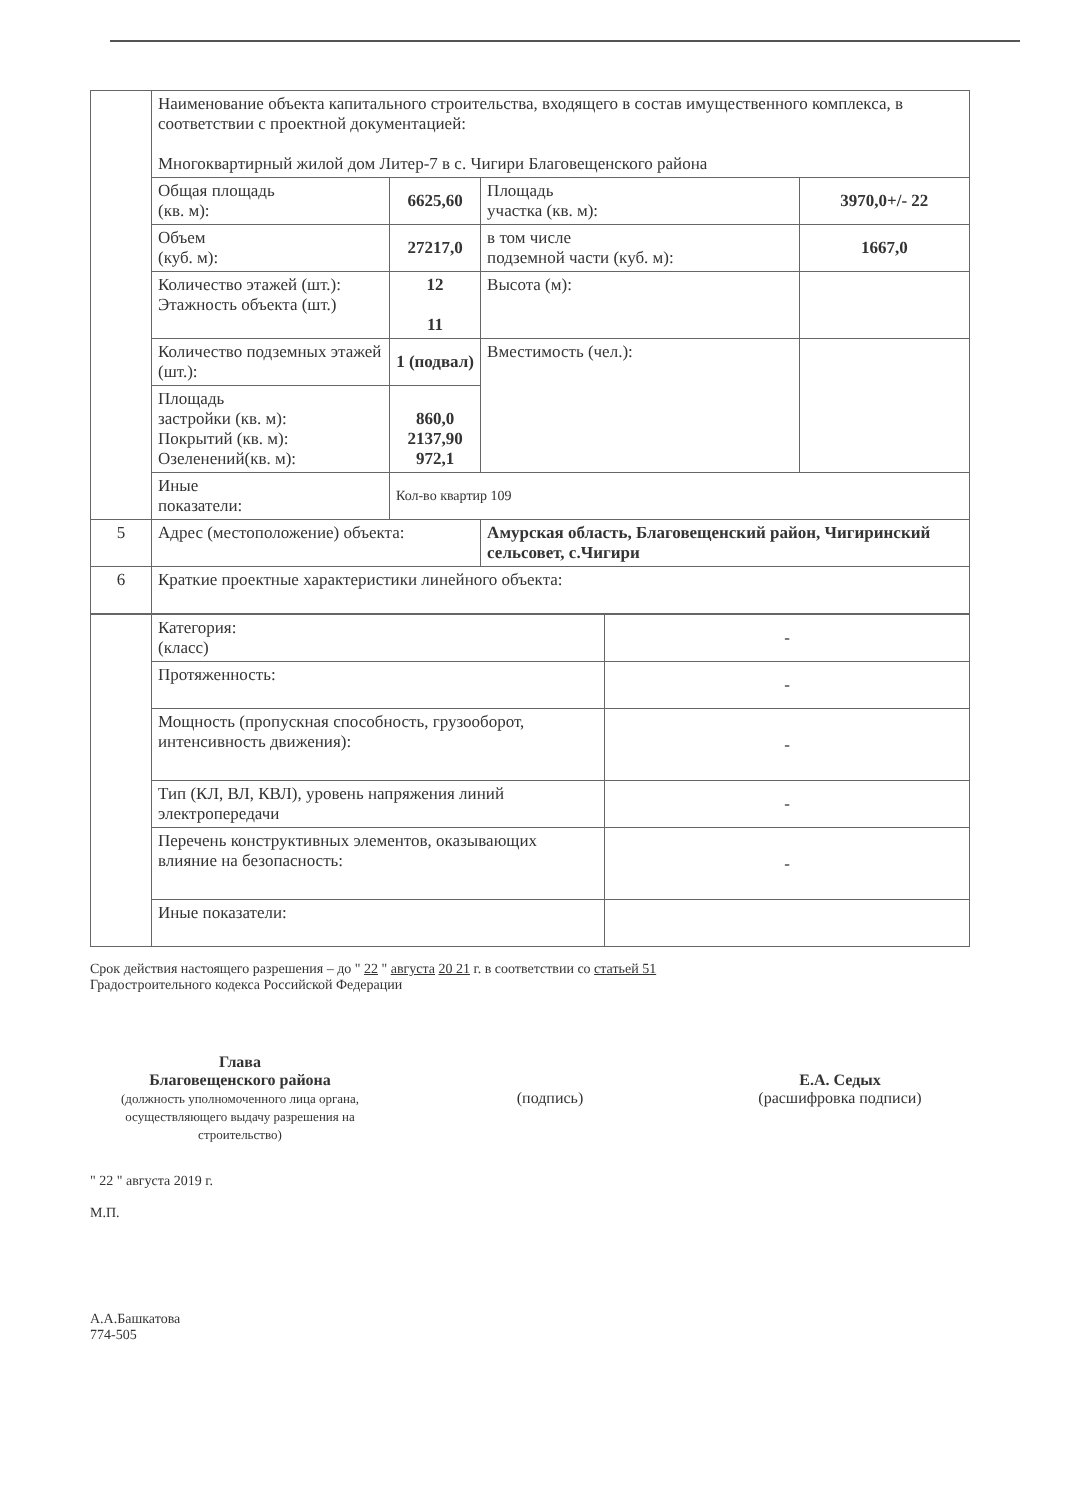| | Наименование объекта капитального строительства, входящего в состав имущественного комплекса, в соответствии с проектной документацией: Многоквартирный жилой дом Литер-7 в с. Чигири Благовещенского района | | | |
| | Общая площадь (кв. м): | 6625,60 | Площадь участка (кв. м): | 3970,0+/- 22 |
| | Объем (куб. м): | 27217,0 | в том числе подземной части (куб. м): | 1667,0 |
| | Количество этажей (шт.): Этажность объекта (шт.) | 12 11 | Высота (м): | |
| | Количество подземных этажей (шт.): | 1 (подвал) | Вместимость (чел.): | |
| | Площадь застройки (кв. м): Покрытий (кв. м): Озеленений(кв. м): | 860,0 2137,90 972,1 | | |
| | Иные показатели: | Кол-во квартир 109 | | |
| 5 | Адрес (местоположение) объекта: | | Амурская область, Благовещенский район, Чигиринский сельсовет, с.Чигири | |
| 6 | Краткие проектные характеристики линейного объекта: | | | |
| | Категория: (класс) | - |
| | Протяженность: | - |
| | Мощность (пропускная способность, грузооборот, интенсивность движения): | - |
| | Тип (КЛ, ВЛ, КВЛ), уровень напряжения линий электропередачи | - |
| | Перечень конструктивных элементов, оказывающих влияние на безопасность: | - |
| | Иные показатели: | |
Срок действия настоящего разрешения – до " 22 " августа 20 21 г. в соответствии со статьей 51
Градостроительного кодекса Российской Федерации
Глава
Благовещенского района
(должность уполномоченного лица органа, осуществляющего выдачу разрешения на строительство)
(подпись)
Е.А. Седых
(расшифровка подписи)
" 22 " августа 2019 г.
М.П.
А.А.Башкатова
774-505